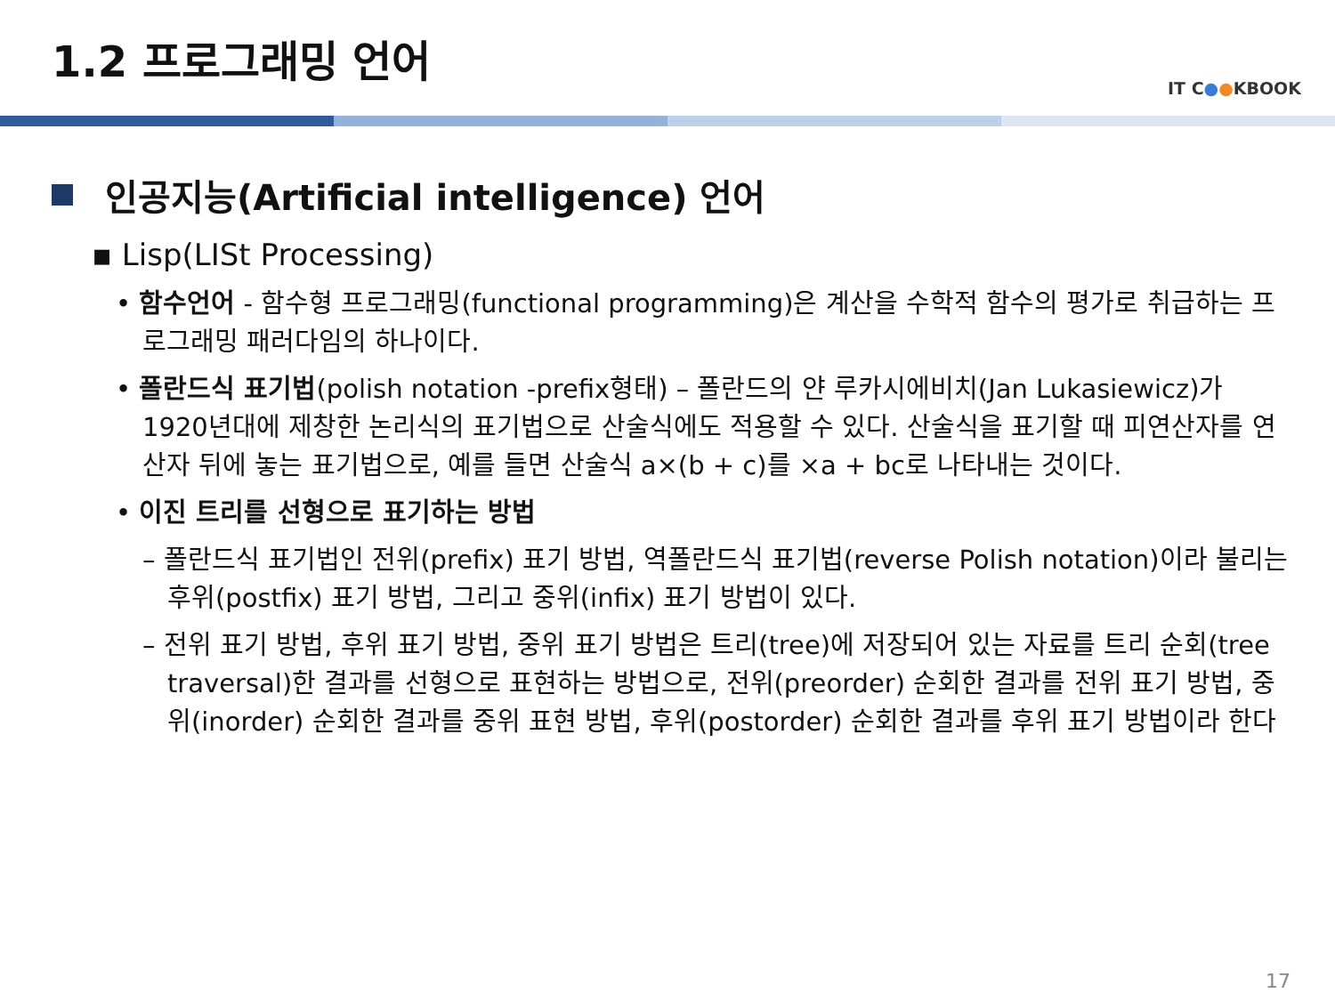1.2 프로그래밍 언어
IT C●●KBOOK
인공지능(Artificial intelligence) 언어
▪ Lisp(LISt Processing)
• 함수언어 - 함수형 프로그래밍(functional programming)은 계산을 수학적 함수의 평가로 취급하는 프로그래밍 패러다임의 하나이다.
• 폴란드식 표기법(polish notation -prefix형태) – 폴란드의 얀 루카시에비치(Jan Lukasiewicz)가 1920년대에 제창한 논리식의 표기법으로 산술식에도 적용할 수 있다. 산술식을 표기할 때 피연산자를 연산자 뒤에 놓는 표기법으로, 예를 들면 산술식 a×(b + c)를 ×a + bc로 나타내는 것이다.
• 이진 트리를 선형으로 표기하는 방법
– 폴란드식 표기법인 전위(prefix) 표기 방법, 역폴란드식 표기법(reverse Polish notation)이라 불리는 후위(postfix) 표기 방법, 그리고 중위(infix) 표기 방법이 있다.
– 전위 표기 방법, 후위 표기 방법, 중위 표기 방법은 트리(tree)에 저장되어 있는 자료를 트리 순회(tree traversal)한 결과를 선형으로 표현하는 방법으로, 전위(preorder) 순회한 결과를 전위 표기 방법, 중위(inorder) 순회한 결과를 중위 표현 방법, 후위(postorder) 순회한 결과를 후위 표기 방법이라 한다
17